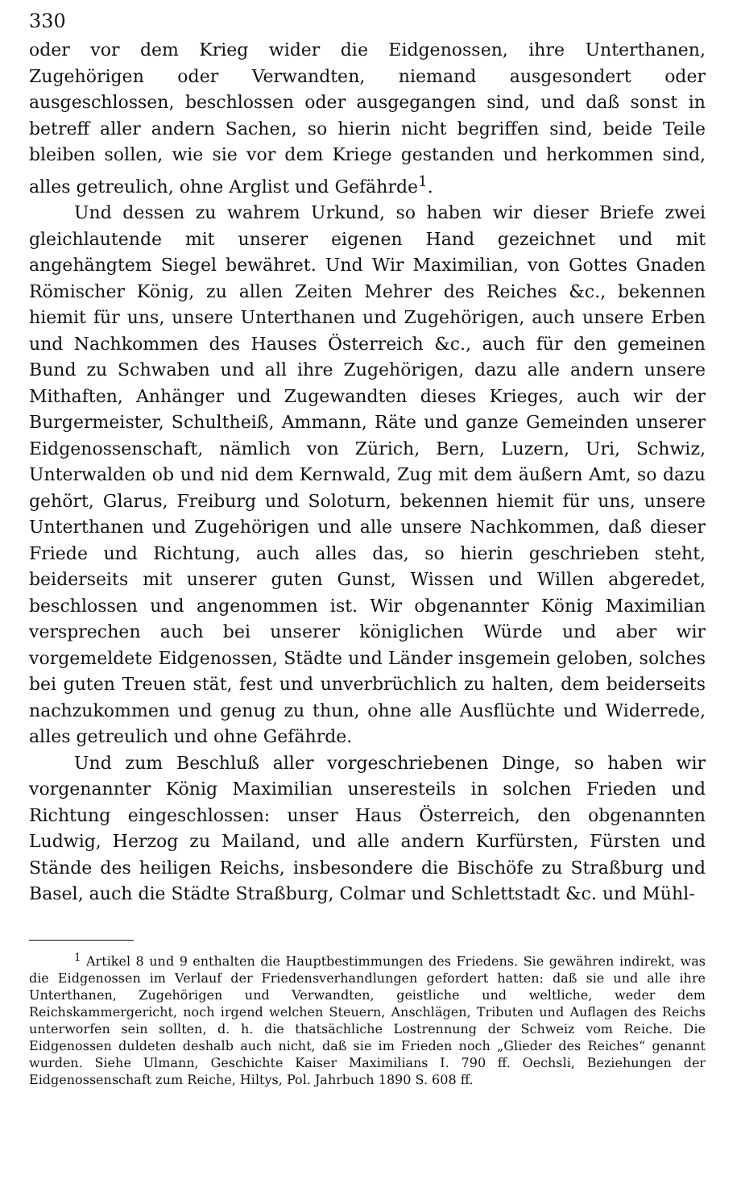330
oder vor dem Krieg wider die Eidgenossen, ihre Unterthanen, Zugehörigen oder Verwandten, niemand ausgesondert oder ausgeschlossen, beschlossen oder ausgegangen sind, und daß sonst in betreff aller andern Sachen, so hierin nicht begriffen sind, beide Teile bleiben sollen, wie sie vor dem Kriege gestanden und herkommen sind, alles getreulich, ohne Arglist und Gefährde<sup>1</sup>.
Und dessen zu wahrem Urkund, so haben wir dieser Briefe zwei gleichlautende mit unserer eigenen Hand gezeichnet und mit angehängtem Siegel bewähret. Und Wir Maximilian, von Gottes Gnaden Römischer König, zu allen Zeiten Mehrer des Reiches &c., bekennen hiemit für uns, unsere Unterthanen und Zugehörigen, auch unsere Erben und Nachkommen des Hauses Österreich &c., auch für den gemeinen Bund zu Schwaben und all ihre Zugehörigen, dazu alle andern unsere Mithaften, Anhänger und Zugewandten dieses Krieges, auch wir der Burgermeister, Schultheiß, Ammann, Räte und ganze Gemeinden unserer Eidgenossenschaft, nämlich von Zürich, Bern, Luzern, Uri, Schwiz, Unterwalden ob und nid dem Kernwald, Zug mit dem äußern Amt, so dazu gehört, Glarus, Freiburg und Soloturn, bekennen hiemit für uns, unsere Unterthanen und Zugehörigen und alle unsere Nachkommen, daß dieser Friede und Richtung, auch alles das, so hierin geschrieben steht, beiderseits mit unserer guten Gunst, Wissen und Willen abgeredet, beschlossen und angenommen ist. Wir obgenannter König Maximilian versprechen auch bei unserer königlichen Würde und aber wir vorgemeldete Eidgenossen, Städte und Länder insgemein geloben, solches bei guten Treuen stät, fest und unverbrüchlich zu halten, dem beiderseits nachzukommen und genug zu thun, ohne alle Ausflüchte und Widerrede, alles getreulich und ohne Gefährde.
Und zum Beschluß aller vorgeschriebenen Dinge, so haben wir vorgenannter König Maximilian unseresteils in solchen Frieden und Richtung eingeschlossen: unser Haus Österreich, den obgenannten Ludwig, Herzog zu Mailand, und alle andern Kurfürsten, Fürsten und Stände des heiligen Reichs, insbesondere die Bischöfe zu Straßburg und Basel, auch die Städte Straßburg, Colmar und Schlettstadt &c. und Mühl-
<sup>1</sup> Artikel 8 und 9 enthalten die Hauptbestimmungen des Friedens. Sie gewähren indirekt, was die Eidgenossen im Verlauf der Friedensverhandlungen gefordert hatten: daß sie und alle ihre Unterthanen, Zugehörigen und Verwandten, geistliche und weltliche, weder dem Reichskammergericht, noch irgend welchen Steuern, Anschlägen, Tributen und Auflagen des Reichs unterworfen sein sollten, d. h. die thatsächliche Lostrennung der Schweiz vom Reiche. Die Eidgenossen duldeten deshalb auch nicht, daß sie im Frieden noch „Glieder des Reiches“ genannt wurden. Siehe Ulmann, Geschichte Kaiser Maximilians I. 790 ff. Oechsli, Beziehungen der Eidgenossenschaft zum Reiche, Hiltys, Pol. Jahrbuch 1890 S. 608 ff.